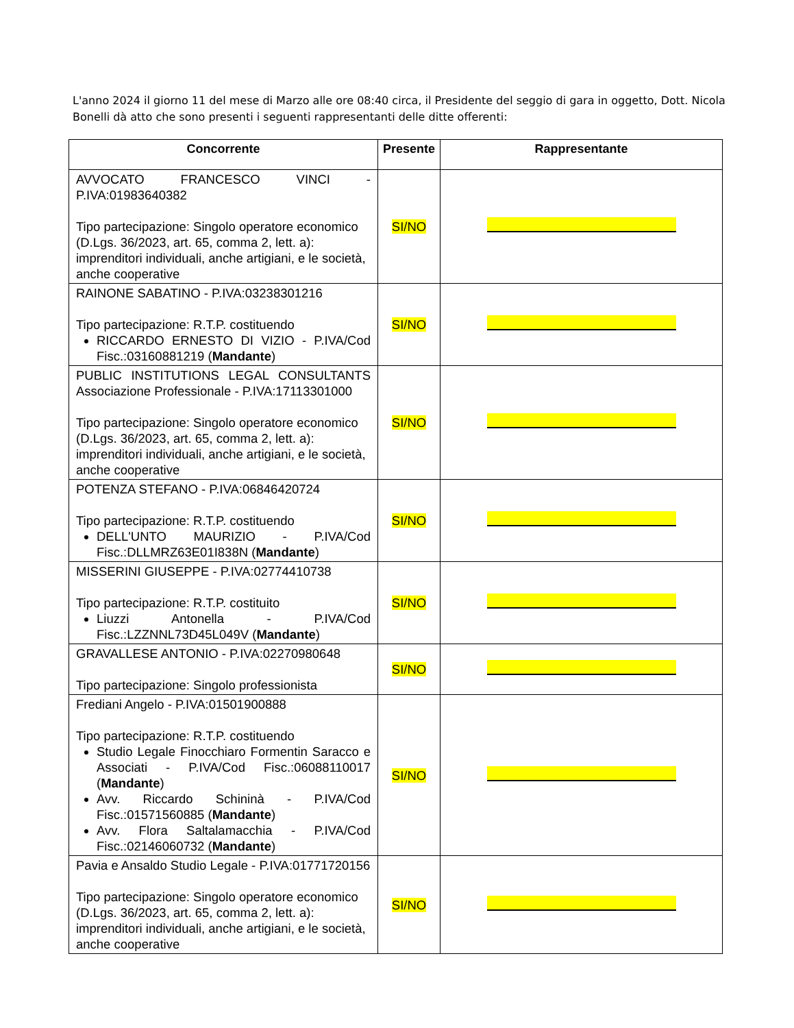L'anno 2024 il giorno 11 del mese di Marzo alle ore 08:40 circa, il Presidente del seggio di gara in oggetto, Dott. Nicola Bonelli dà atto che sono presenti i seguenti rappresentanti delle ditte offerenti:
| Concorrente | Presente | Rappresentante |
| --- | --- | --- |
| AVVOCATO FRANCESCO VINCI - P.IVA:01983640382 Tipo partecipazione: Singolo operatore economico (D.Lgs. 36/2023, art. 65, comma 2, lett. a): imprenditori individuali, anche artigiani, e le società, anche cooperative | SI/NO | |
| RAINONE SABATINO - P.IVA:03238301216 Tipo partecipazione: R.T.P. costituendo RICCARDO ERNESTO DI VIZIO - P.IVA/Cod Fisc.:03160881219 ( Mandante ) | SI/NO | |
| PUBLIC INSTITUTIONS LEGAL CONSULTANTS Associazione Professionale - P.IVA:17113301000 Tipo partecipazione: Singolo operatore economico (D.Lgs. 36/2023, art. 65, comma 2, lett. a): imprenditori individuali, anche artigiani, e le società, anche cooperative | SI/NO | |
| POTENZA STEFANO - P.IVA:06846420724 Tipo partecipazione: R.T.P. costituendo DELL'UNTO MAURIZIO - P.IVA/Cod Fisc.:DLLMRZ63E01I838N ( Mandante ) | SI/NO | |
| MISSERINI GIUSEPPE - P.IVA:02774410738 Tipo partecipazione: R.T.P. costituito Liuzzi Antonella - P.IVA/Cod Fisc.:LZZNNL73D45L049V ( Mandante ) | SI/NO | |
| GRAVALLESE ANTONIO - P.IVA:02270980648 Tipo partecipazione: Singolo professionista | SI/NO | |
| Frediani Angelo - P.IVA:01501900888 Tipo partecipazione: R.T.P. costituendo Studio Legale Finocchiaro Formentin Saracco e Associati - P.IVA/Cod Fisc.:06088110017 ( Mandante ) Avv. Riccardo Schininà - P.IVA/Cod Fisc.:01571560885 ( Mandante ) Avv. Flora Saltalamacchia - P.IVA/Cod Fisc.:02146060732 ( Mandante ) | SI/NO | |
| Pavia e Ansaldo Studio Legale - P.IVA:01771720156 Tipo partecipazione: Singolo operatore economico (D.Lgs. 36/2023, art. 65, comma 2, lett. a): imprenditori individuali, anche artigiani, e le società, anche cooperative | SI/NO | |